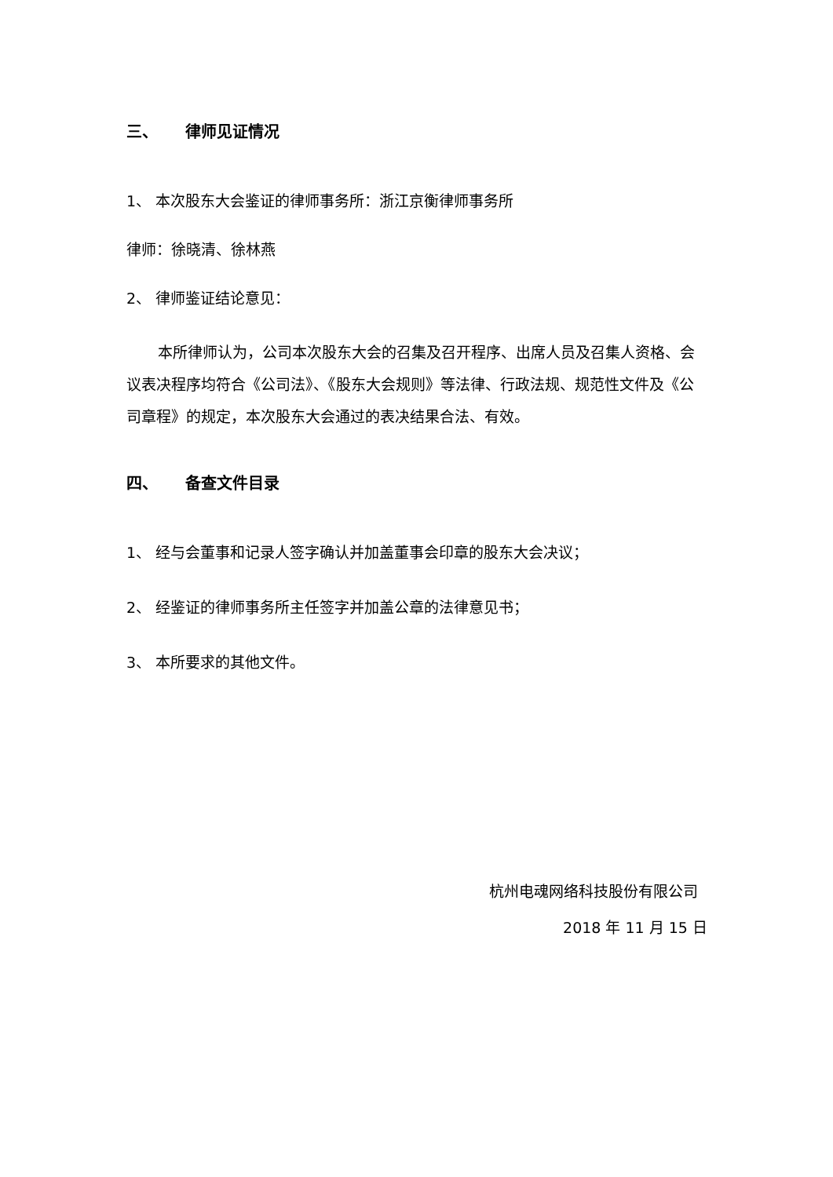三、 律师见证情况
1、 本次股东大会鉴证的律师事务所：浙江京衡律师事务所
律师：徐晓清、徐林燕
2、 律师鉴证结论意见：
本所律师认为，公司本次股东大会的召集及召开程序、出席人员及召集人资格、会议表决程序均符合《公司法》、《股东大会规则》等法律、行政法规、规范性文件及《公司章程》的规定，本次股东大会通过的表决结果合法、有效。
四、 备查文件目录
1、 经与会董事和记录人签字确认并加盖董事会印章的股东大会决议；
2、 经鉴证的律师事务所主任签字并加盖公章的法律意见书；
3、 本所要求的其他文件。
杭州电魂网络科技股份有限公司
2018 年 11 月 15 日